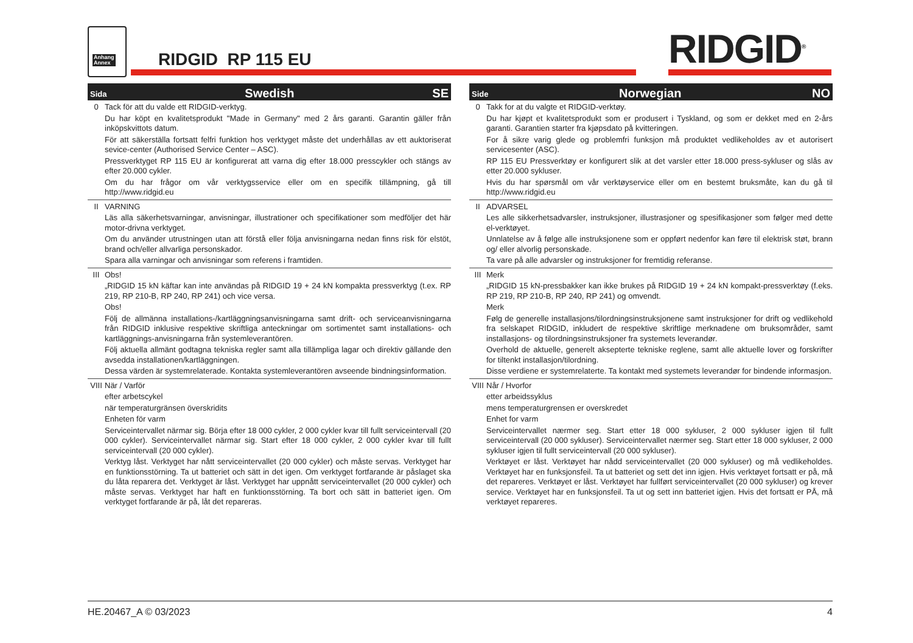Anhang
Annex
RIDGID RP 115 EU RIDGID<sup>®</sup>
Sida Swedish SE
0 Tack för att du valde ett RIDGID-verktyg.
Du har köpt en kvalitetsprodukt "Made in Germany" med 2 års garanti. Garantin gäller från inköpskvittots datum.
För att säkerställa fortsatt felfri funktion hos verktyget måste det underhållas av ett auktoriserat sevice-center (Authorised Service Center – ASC).
Pressverktyget RP 115 EU är konfigurerat att varna dig efter 18.000 presscykler och stängs av efter 20.000 cykler.
Om du har frågor om vår verktygsservice eller om en specifik tillämpning, gå till http://www.ridgid.eu
II VARNING
Läs alla säkerhetsvarningar, anvisningar, illustrationer och specifikationer som medföljer det här motor-drivna verktyget.
Om du använder utrustningen utan att förstå eller följa anvisningarna nedan finns risk för elstöt, brand och/eller allvarliga personskador.
Spara alla varningar och anvisningar som referens i framtiden.
III Obs!
„RIDGID 15 kN käftar kan inte användas på RIDGID 19 + 24 kN kompakta pressverktyg (t.ex. RP 219, RP 210-B, RP 240, RP 241) och vice versa.
Obs!
Följ de allmänna installations-/kartläggningsanvisningarna samt drift- och serviceanvisningarna från RIDGID inklusive respektive skriftliga anteckningar om sortimentet samt installations- och kartläggnings-anvisningarna från systemleverantören.
Följ aktuella allmänt godtagna tekniska regler samt alla tillämpliga lagar och direktiv gällande den avsedda installationen/kartläggningen.
Dessa värden är systemrelaterade. Kontakta systemleverantören avseende bindningsinformation.
VIII
När / Varför
efter arbetscykel
när temperaturgränsen överskridits
Enheten för varm
Serviceintervallet närmar sig. Börja efter 18 000 cykler, 2 000 cykler kvar till fullt serviceintervall (20 000 cykler). Serviceintervallet närmar sig. Start efter 18 000 cykler, 2 000 cykler kvar till fullt serviceintervall (20 000 cykler).
Verktyg låst. Verktyget har nått serviceintervallet (20 000 cykler) och måste servas. Verktyget har en funktionsstörning. Ta ut batteriet och sätt in det igen. Om verktyget fortfarande är påslaget ska du låta reparera det. Verktyget är låst. Verktyget har uppnått serviceintervallet (20 000 cykler) och måste servas. Verktyget har haft en funktionsstörning. Ta bort och sätt in batteriet igen. Om verktyget fortfarande är på, låt det repareras.
Side Norwegian NO
0 Takk for at du valgte et RIDGID-verktøy.
Du har kjøpt et kvalitetsprodukt som er produsert i Tyskland, og som er dekket med en 2-års garanti. Garantien starter fra kjøpsdato på kvitteringen.
For å sikre varig glede og problemfri funksjon må produktet vedlikeholdes av et autorisert servicesenter (ASC).
RP 115 EU Pressverktøy er konfigurert slik at det varsler etter 18.000 press-sykluser og slås av etter 20.000 sykluser.
Hvis du har spørsmål om vår verktøyservice eller om en bestemt bruksmåte, kan du gå til http://www.ridgid.eu
II ADVARSEL
Les alle sikkerhetsadvarsler, instruksjoner, illustrasjoner og spesifikasjoner som følger med dette el-verktøyet.
Unnlatelse av å følge alle instruksjonene som er oppført nedenfor kan føre til elektrisk støt, brann og/ eller alvorlig personskade.
Ta vare på alle advarsler og instruksjoner for fremtidig referanse.
III Merk
„RIDGID 15 kN-pressbakker kan ikke brukes på RIDGID 19 + 24 kN kompakt-pressverktøy (f.eks. RP 219, RP 210-B, RP 240, RP 241) og omvendt.
Merk
Følg de generelle installasjons/tilordningsinstruksjonene samt instruksjoner for drift og vedlikehold fra selskapet RIDGID, inkludert de respektive skriftlige merknadene om bruksområder, samt installasjons- og tilordningsinstruksjoner fra systemets leverandør.
Overhold de aktuelle, generelt aksepterte tekniske reglene, samt alle aktuelle lover og forskrifter for tiltenkt installasjon/tilordning.
Disse verdiene er systemrelaterte. Ta kontakt med systemets leverandør for bindende informasjon.
VIII
Når / Hvorfor
etter arbeidssyklus
mens temperaturgrensen er overskredet
Enhet for varm
Serviceintervallet nærmer seg. Start etter 18 000 sykluser, 2 000 sykluser igjen til fullt serviceintervall (20 000 sykluser). Serviceintervallet nærmer seg. Start etter 18 000 sykluser, 2 000 sykluser igjen til fullt serviceintervall (20 000 sykluser).
Verktøyet er låst. Verktøyet har nådd serviceintervallet (20 000 sykluser) og må vedlikeholdes. Verktøyet har en funksjonsfeil. Ta ut batteriet og sett det inn igjen. Hvis verktøyet fortsatt er på, må det repareres. Verktøyet er låst. Verktøyet har fullført serviceintervallet (20 000 sykluser) og krever service. Verktøyet har en funksjonsfeil. Ta ut og sett inn batteriet igjen. Hvis det fortsatt er PÅ, må verktøyet repareres.
HE.20467_A © 03/2023 4